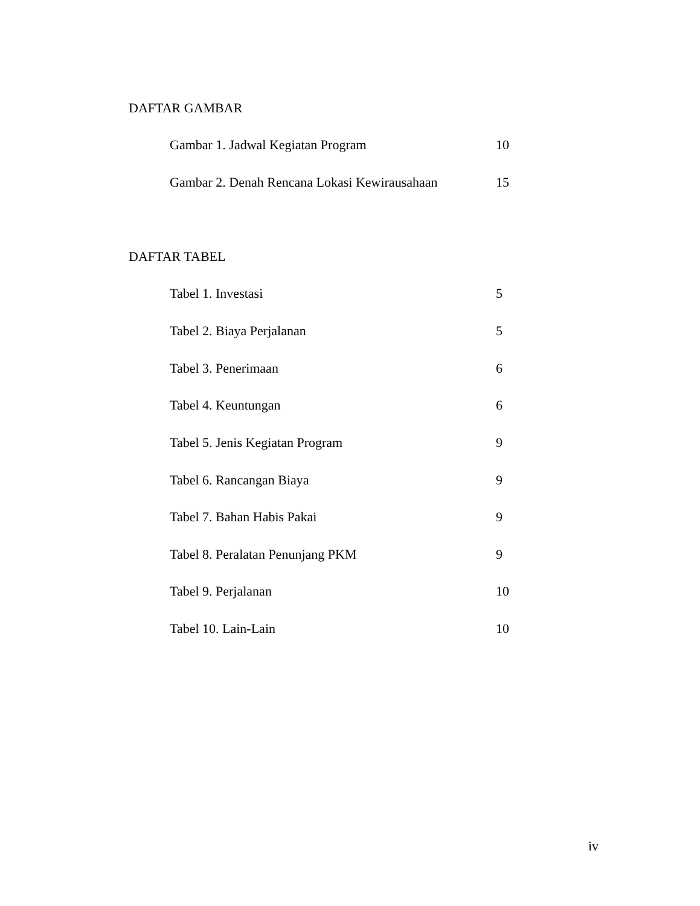DAFTAR GAMBAR
Gambar 1. Jadwal Kegiatan Program 10
Gambar 2. Denah Rencana Lokasi Kewirausahaan 15
DAFTAR TABEL
Tabel 1. Investasi 5
Tabel 2. Biaya Perjalanan 5
Tabel 3. Penerimaan 6
Tabel 4. Keuntungan 6
Tabel 5. Jenis Kegiatan Program 9
Tabel 6. Rancangan Biaya 9
Tabel 7. Bahan Habis Pakai 9
Tabel 8. Peralatan Penunjang PKM 9
Tabel 9. Perjalanan 10
Tabel 10. Lain-Lain 10
iv